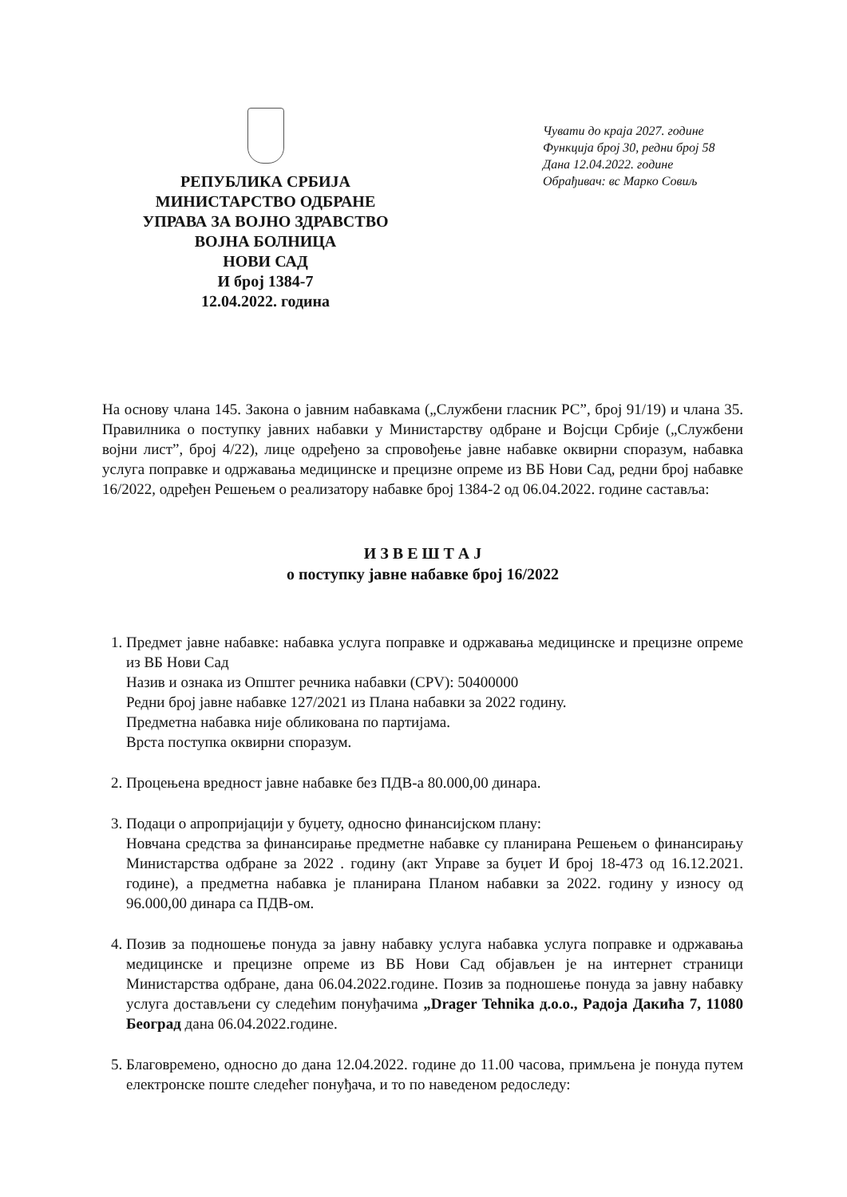РЕПУБЛИКА СРБИЈА
МИНИСТАРСТВО ОДБРАНЕ
УПРАВА ЗА ВОЈНО ЗДРАВСТВО
ВОЈНА БОЛНИЦА
НОВИ САД
И број 1384-7
12.04.2022. година
Чувати до краја 2027. године
Функција број 30, редни број 58
Дана 12.04.2022. године
Обрађивач: вс Марко Совиљ
На основу члана 145. Закона о јавним набавкама („Службени гласник РС”, број 91/19) и члана 35. Правилника о поступку јавних набавки у Министарству одбране и Војсци Србије („Службени војни лист”, број 4/22), лице одређено за спровођење јавне набавке оквирни споразум, набавка услуга поправке и одржавања медицинске и прецизне опреме из ВБ Нови Сад, редни број набавке 16/2022, одређен Решењем о реализатору набавке број 1384-2 од 06.04.2022. године саставља:
И З В Е Ш Т А Ј
о поступку јавне набавке број 16/2022
1. Предмет јавне набавке: набавка услуга поправке и одржавања медицинске и прецизне опреме из ВБ Нови Сад
Назив и ознака из Општег речника набавки (CPV): 50400000
Редни број јавне набавке 127/2021 из Плана набавки за 2022 годину.
Предметна набавка није обликована по партијама.
Врста поступка оквирни споразум.
2. Процењена вредност јавне набавке без ПДВ-а 80.000,00 динара.
3. Подаци о апропријацији у буџету, односно финансијском плану:
Новчана средства за финансирање предметне набавке су планирана Решењем о финансирању Министарства одбране за 2022 . годину (акт Управе за буџет И број 18-473 од 16.12.2021. године), а предметна набавка је планирана Планом набавки за 2022. годину у износу од 96.000,00 динара са ПДВ-ом.
4. Позив за подношење понуда за јавну набавку услуга набавка услуга поправке и одржавања медицинске и прецизне опреме из ВБ Нови Сад објављен је на интернет страници Министарства одбране, дана 06.04.2022.године. Позив за подношење понуда за јавну набавку услуга достављени су следећим понуђачима „Drager Tehnika д.о.о., Радоја Дакића 7, 11080 Београд дана 06.04.2022.године.
5. Благовремено, односно до дана 12.04.2022. године до 11.00 часова, примљена је понуда путем електронске поште следећег понуђача, и то по наведеном редоследу: